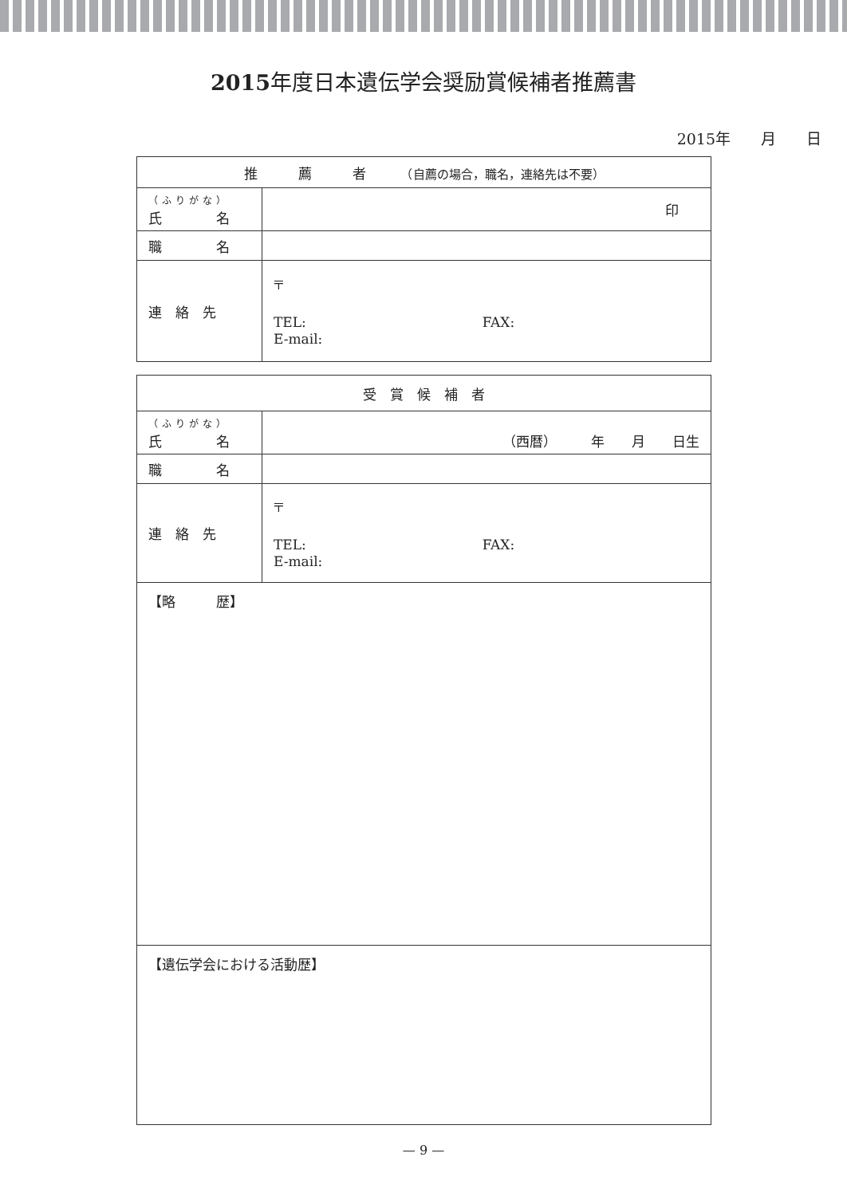2015年度日本遺伝学会奨励賞候補者推薦書
2015年　　月　　日
| 推 薦 者 （自薦の場合，職名，連絡先は不要） | |
| --- | --- |
| （ふりがな） 氏 名 | 印 |
| 職 名 | |
| 連 絡 先 | 〒 TEL: FAX: E-mail: |
| 受 賞 候 補 者 | |
| --- | --- |
| （ふりがな） 氏 名 | （西暦） 年 月 日生 |
| 職 名 | |
| 連 絡 先 | 〒 TEL: FAX: E-mail: |
| 【略 歴】 | |
| 【遺伝学会における活動歴】 | |
— 9 —